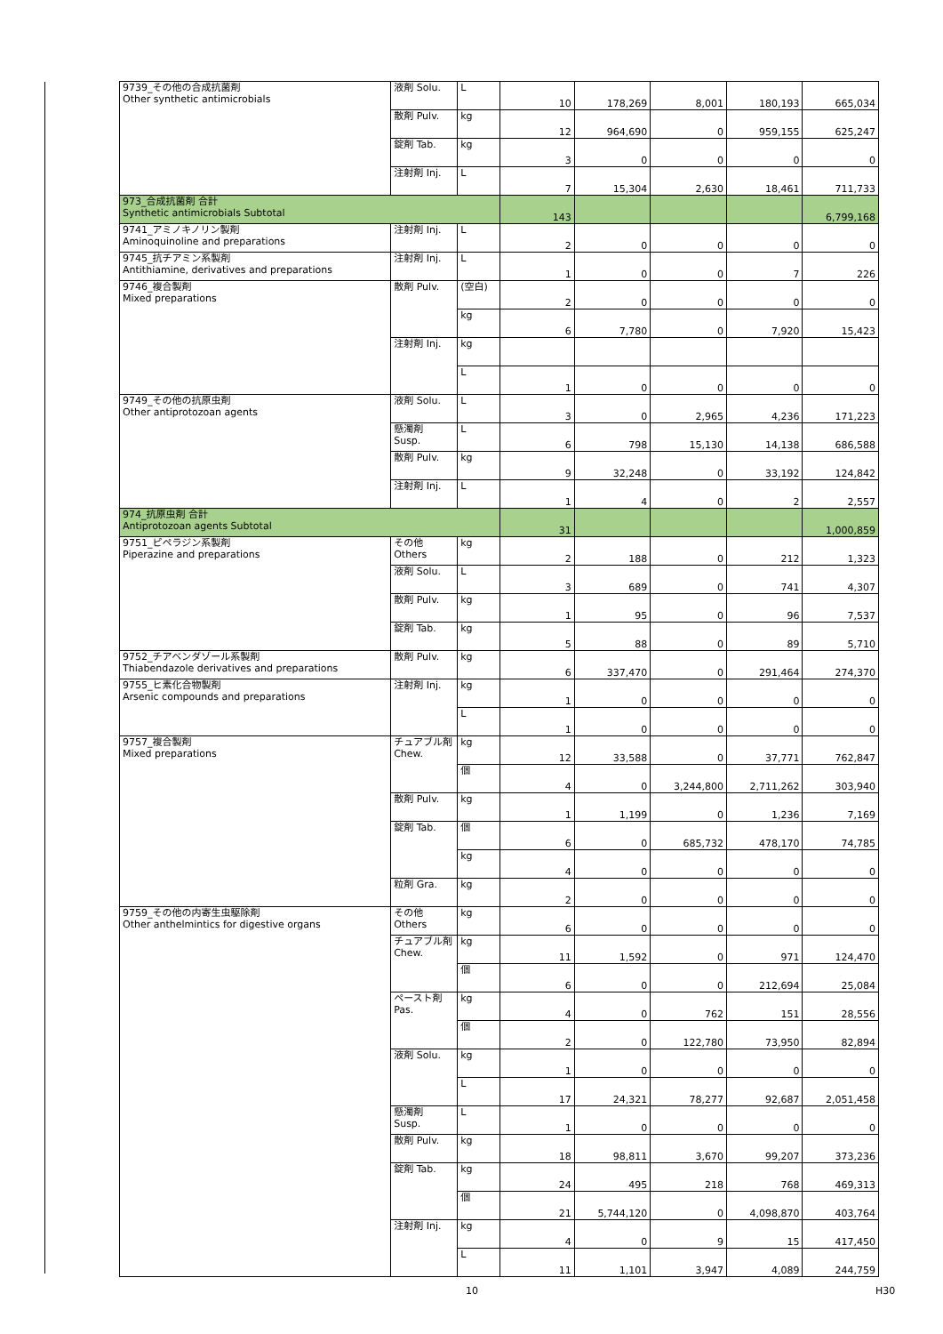| 9739_その他の合成抗菌剤 Other synthetic antimicrobials | 液剤 Solu. | L | 10 | 178,269 | 8,001 | 180,193 | 665,034 |
| | 散剤 Pulv. | kg | 12 | 964,690 | 0 | 959,155 | 625,247 |
| | 錠剤 Tab. | kg | 3 | 0 | 0 | 0 | 0 |
| | 注射剤 Inj. | L | 7 | 15,304 | 2,630 | 18,461 | 711,733 |
| 973_合成抗菌剤 合計 Synthetic antimicrobials Subtotal | | | 143 | | | | 6,799,168 |
| 9741_アミノキノリン製剤 Aminoquinoline and preparations | 注射剤 Inj. | L | 2 | 0 | 0 | 0 | 0 |
| 9745_抗チアミン系製剤 Antithiamine, derivatives and preparations | 注射剤 Inj. | L | 1 | 0 | 0 | 7 | 226 |
| 9746_複合製剤 Mixed preparations | 散剤 Pulv. | (空白) | 2 | 0 | 0 | 0 | 0 |
| | | kg | 6 | 7,780 | 0 | 7,920 | 15,423 |
| | 注射剤 Inj. | kg | | | | | |
| | | L | 1 | 0 | 0 | 0 | 0 |
| 9749_その他の抗原虫剤 Other antiprotozoan agents | 液剤 Solu. | L | 3 | 0 | 2,965 | 4,236 | 171,223 |
| | 懸濁剤 Susp. | L | 6 | 798 | 15,130 | 14,138 | 686,588 |
| | 散剤 Pulv. | kg | 9 | 32,248 | 0 | 33,192 | 124,842 |
| | 注射剤 Inj. | L | 1 | 4 | 0 | 2 | 2,557 |
| 974_抗原虫剤 合計 Antiprotozoan agents Subtotal | | | 31 | | | | 1,000,859 |
| 9751_ピペラジン系製剤 Piperazine and preparations | その他 Others | kg | 2 | 188 | 0 | 212 | 1,323 |
| | 液剤 Solu. | L | 3 | 689 | 0 | 741 | 4,307 |
| | 散剤 Pulv. | kg | 1 | 95 | 0 | 96 | 7,537 |
| | 錠剤 Tab. | kg | 5 | 88 | 0 | 89 | 5,710 |
| 9752_チアベンダゾール系製剤 Thiabendazole derivatives and preparations | 散剤 Pulv. | kg | 6 | 337,470 | 0 | 291,464 | 274,370 |
| 9755_ヒ素化合物製剤 Arsenic compounds and preparations | 注射剤 Inj. | kg | 1 | 0 | 0 | 0 | 0 |
| | | L | 1 | 0 | 0 | 0 | 0 |
| 9757_複合製剤 Mixed preparations | チュアブル剤 Chew. | kg | 12 | 33,588 | 0 | 37,771 | 762,847 |
| | | 個 | 4 | 0 | 3,244,800 | 2,711,262 | 303,940 |
| | 散剤 Pulv. | kg | 1 | 1,199 | 0 | 1,236 | 7,169 |
| | 錠剤 Tab. | 個 | 6 | 0 | 685,732 | 478,170 | 74,785 |
| | | kg | 4 | 0 | 0 | 0 | 0 |
| | 粒剤 Gra. | kg | 2 | 0 | 0 | 0 | 0 |
| 9759_その他の内寄生虫駆除剤 Other anthelmintics for digestive organs | その他 Others | kg | 6 | 0 | 0 | 0 | 0 |
| | チュアブル剤 Chew. | kg | 11 | 1,592 | 0 | 971 | 124,470 |
| | | 個 | 6 | 0 | 0 | 212,694 | 25,084 |
| | ペースト剤 Pas. | kg | 4 | 0 | 762 | 151 | 28,556 |
| | | 個 | 2 | 0 | 122,780 | 73,950 | 82,894 |
| | 液剤 Solu. | kg | 1 | 0 | 0 | 0 | 0 |
| | | L | 17 | 24,321 | 78,277 | 92,687 | 2,051,458 |
| | 懸濁剤 Susp. | L | 1 | 0 | 0 | 0 | 0 |
| | 散剤 Pulv. | kg | 18 | 98,811 | 3,670 | 99,207 | 373,236 |
| | 錠剤 Tab. | kg | 24 | 495 | 218 | 768 | 469,313 |
| | | 個 | 21 | 5,744,120 | 0 | 4,098,870 | 403,764 |
| | 注射剤 Inj. | kg | 4 | 0 | 9 | 15 | 417,450 |
| | | L | 11 | 1,101 | 3,947 | 4,089 | 244,759 |
10 H30